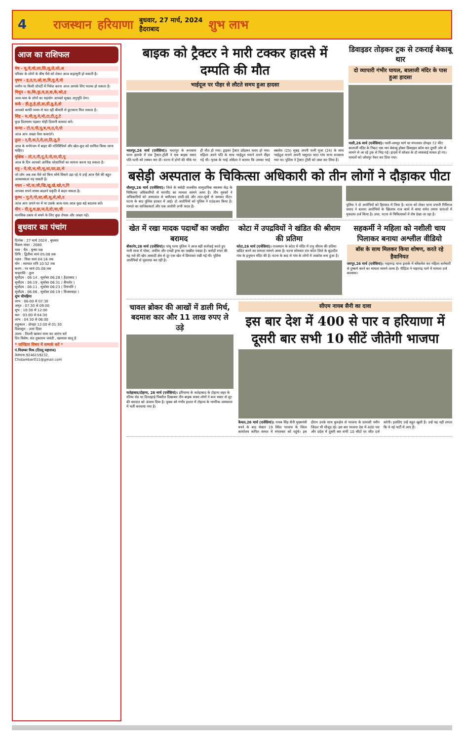4 राजस्थान हरियाणा बुधवार, 27 मार्च, 2024
हैदराबाद शुभ लाभ
आज का राशिफल
मेष - चू,चे,चो,ला,लि,लू,ले,लो,अ
परिवार के लोगों के बीच पैसे को लेकर आज कहासुनी हो सकती है।
वृषभ - इ,उ,ए,ओ,वा,वि,वु,वे,वो
जमीन या किसी प्रॉपर्टी में निवेश करना आज आपके लिए घातक हो सकता है।
मिथुन - क,कि,कु,घ,ङ,छ,के,को,ह
आस-पास के लोगों का सहयोग आपको सुखद अनुभूति देगा।
कर्क - ही,हु,हे,हो,डा,डी,डू,डे,डो
आपको काफी समय से चल रही बीमारी से छुटकारा मिल सकता है।
सिंह - म,मी,मू,मे,मो,टा,टी,टू,टे
कुछ दिलचस्प पढ़कर थोड़ी दिमागी कसरत करें।
कन्या - टो,प,पी,पू,ष,ण,ठ,पे,पो
आज आप अच्छा पैसा कमाएंगे।
तुला - र,री,रू,रे,रो,ता,ति,तू,ते
आज के मनोरंजन में बाहर की गतिविधियाँ और खेल-कूद को शामिल किया जाना चाहिए।
वृश्चिक - तो,न,नी,नू,ने,नो,या,यी,यू
आज के दिन आपको आर्थिक परेशानियों का सामना करना पड़ सकता है।
धनु - ये,यो,भ,भी,भू,धा,फा,ढा,भे
जो लोग अब तक पैसे को बिना सोचे विचारे उड़ा रहे थे उन्हें आज पैसे की बहुत आवश्यकता पड़ सकती है।
मकर - भो,ज,जी,खि,खू,खे,खो,ग,गि
आपका सपने सच्चा बदलने प्रकृति में बदल सकता है।
कुम्भ - गु,गे,गो,सा,सी,सू,से,सो,द
आज आप अपने घर में या उसके आस-पास आज कुछ बड़े बदलाव करें।
मीन - दी,दू,थ,झ,ञ,दे,दो,चा,ची
मानसिक दबाव से बचने के लिए कुछ रोचक और अच्छा पढ़ें।
बुधवार का पंचांग
दिनांक : 27 मार्च 2024 , बुधवार
विक्रम संवत : 2080
मास : चैत्र , कृष्ण पक्ष
तिथि : द्वितीया सायं 05:08 तक
नक्षत्र : चित्रा सायं 04:16 तक
योग : व्याघात रात्रि 10:52 तक
करण : गर सायं 05:08 तक
चन्द्रराशि : तुला
सूर्योदय : 06:14 , सूर्यास्त 06:28 ( हैदराबाद )
सूर्योदय : 06:19 , सूर्यास्त 06:31 ( बैंगलोर )
सूर्योदय : 06:11 , सूर्यास्त 06:23 ( तिरुपति )
सूर्योदय : 06:06 , सूर्यास्त 06:19 ( विजयवाड़ा )
शुभ चौघड़िया
लाभ : 06:00 से 07:30
अमृत : 07:30 से 09:00
शुभ : 10:30 से 12:00
चल : 03:00 से 04:30
लाभ : 04:30 से 06:00
राहुकाल : दोपहर 12:00 से 01:30
दिशाशूल : उत्तर दिशा
उपाय : तिल्ली खाकर यात्रा का आरंभ करें
दिन विशेष: संत तुकाराम जयंती , खरमास चालू है
* पाण्डित्य विषय में सम्पर्क करें *
पं.चिदम्बर मिश्र (टिल्लू महाराज)
तेलंगाना.9246159232,
Chidamber011@gmail.com
बाइक को ट्रैक्टर ने मारी टक्कर हादसे में दम्पति की मौत
भाईदूज पर पीहर से लौटते समय हुआ हादसा
भरतपुर,26 मार्च (एजेंसियां)। भरतपुर के रूपवास थाना इलाके में एक ट्रैक्टर-ट्रॉली ने एक बाइक सवार पति-पत्नी को टक्कर मार दी। घटना में दोनों की मौके पर ही मौत हो गया। ड्राइवर ट्रैक्टर छोड़कर फरार हो गया। महिला अपने पति के साथ भाईदूज मनाने अपने पीहर गई थी। मृतक के भाई ओकेश ने बताया कि उसका भाई बबलेश (25) सुबह अपनी पत्नी पूजा (24) के साथ भाईदूज मनाने अपनी ससुराल घाटा गांव थाना रूपवास गया था। पुलिस ने ट्रैक्टर ट्रॉली को जब्त कर लिया है।
डिवाइडर तोड़कर ट्रक से टकराई बेकाबू थार
दो व्यापारी गंभीर घायल, बालाजी मंदिर के पास हुआ हादसा
पाली,26 मार्च (एजेंसियां)। पाली-जयपुर मार्ग पर मंगलवार दोपहर 72 फीट बालाजी मंदिर के निकट एक थार बेकाबू होकर डिवाइडर क्रॉस कर दूसरी ओर से सामने से आ रहे ट्रक से भिड़ गई। हादसे में सोजत के दो व्यवसाई घायल हो गए। घायलों को जोधपुर रेफर कर दिया गया।
बसेड़ी अस्पताल के चिकित्सा अधिकारी को तीन लोगों ने दौड़ाकर पीटा
धौलपुर,26 मार्च (एजेंसियां)। जिले के बसेड़ी राजकीय सामुदायिक स्वास्थ्य केंद्र के चिकित्सा अधिकारियों से मारपीट का मामला सामने आया है। तीन युवकों ने अधिकारियों को अस्पताल से घसीटकर लाठी-डंडे और लात-घूंसों से जमकर पीटा। घटना के बाद पुलिस हरकत में आई। दो आरोपियों को पुलिस ने राउंडअप किया है। मामले का साजिशकर्ता और एक आरोपी अभी फरार है।
पुलिस ने दो आरोपियों को हिरासत में लिया है। घटना को लेकर थाना प्रभारी गिरिराज प्रसाद ने बताया आरोपियों के खिलाफ राज कार्य में बाधा समेत तमाम धाराओं में मुकदमा दर्ज किया है। उधर, घटना से चिकित्सकों में रोष देखा जा रहा है।
खेत में रखा मादक पदार्थों का जखीरा बरामद
बीकानेर,26 मार्च (एजेंसियां)। पांचू थाना पुलिस ने आज बड़ी कार्रवाई करते हुए भारी मात्रा में पोस्त, अफीम और एमडी ड्रग्स का जखीरा पकड़ा है। करोड़ों रुपए की यह नशे की खेप आबादी क्षेत्र से दूर एक खेत में छिपाकर रखी गई थी। पुलिस आरोपियों से पूछताछ कर रही है।
कोटा में उपद्रवियों ने खंडित की श्रीराम की प्रतिमा
कोटा,26 मार्च (एजेंसियां)। राजस्थान के कोटा में मंदिर में प्रभु श्रीराम की प्रतिमा खंडित करने का मामला सामने आया है। घटना सोमवार रात कोटा जिले के बूढ़ादीत गांव के हनुमान मंदिर की है। घटना के बाद से गांव के लोगों में आक्रोश बना हुआ है।
सहकर्मी ने महिला को नशीली चाय पिलाकर बनाया अश्लील वीडियो
बॉस के साथ मिलकर किया शोषण, करते रहे हैवानियत
जयपुर,26 मार्च (एजेंसियां)। नाहरगढ़ थाना इलाके में ब्लैकमेल कर महिला कर्मचारी से दुष्कर्म करने का मामला सामने आया है। पीड़िता ने नाहरगढ़ थाने में मामला दर्ज करवाया।
चावल ब्रोकर की आखों में डाली मिर्च, बदमाश कार और 11 लाख रुपए ले उड़े
फतेहाबाद/टोहाना, 26 मार्च (एजेंसियां)। हरियाणा के फतेहाबाद के टोहाना शहर के रतिया रोड पर दिनदहाड़े पिस्तौल दिखाकर तीन बाइक सवार लोगों ने कार सवार से लूट की वारदात को अंजाम दिया है। युवक को गंभीर हालत में टोहाना के नागरिक अस्पताल में भर्ती करवाया गया है।
सीएम नायब सैनी का दावा
इस बार देश में 400 से पार व हरियाणा में दूसरी बार सभी 10 सीटें जीतेगी भाजपा
कैथल,26 मार्च (एजेंसियां)। नायब सिंह सैनी मुख्यमंत्री बनने के बाद सेक्टर 19 स्थित भाजपा के जिला कार्यालय कपिल कमल में मंगलवार को पहुंचे। इस दौरान उनके साथ कुरुक्षेत्र से भाजपा के प्रत्याशी नवीन जिंदल भी मौजूद रहे। इस बार भाजपा देश में 400 पार और प्रदेश में दूसरी बार सभी 10 सीटों पर जीत दर्ज करेगी। इसलिए उन्हें बहुत खुशी है। उन्हें यह नहीं लगता कि वे नई पार्टी में आए हैं।